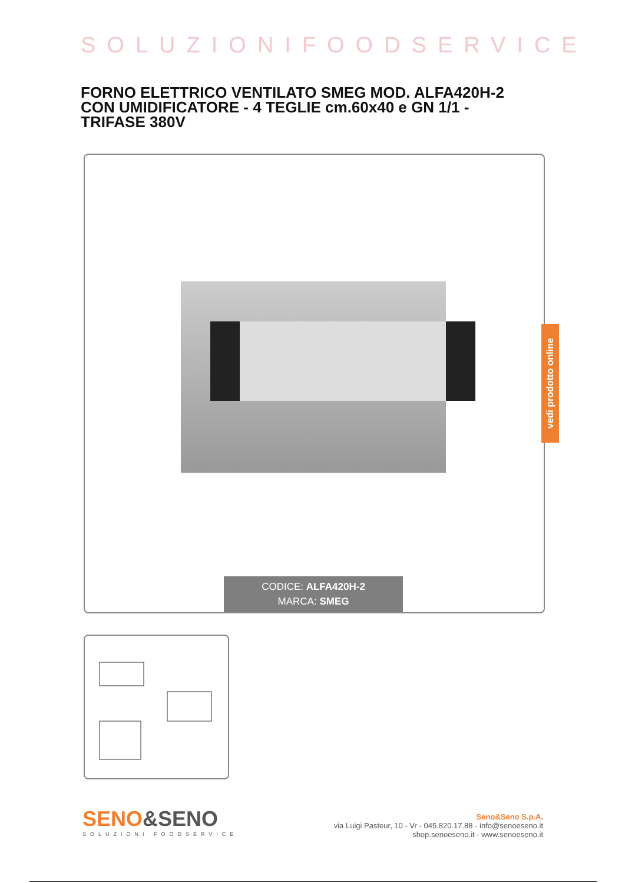SOLUZIONIFOODSERVICE
FORNO ELETTRICO VENTILATO SMEG MOD. ALFA420H-2 CON UMIDIFICATORE - 4 TEGLIE cm.60x40 e GN 1/1 - TRIFASE 380V
CODICE: ALFA420H-2
MARCA: SMEG
vedi prodotto online
SENO&SENO
SOLUZIONI FOODSERVICE
Seno&Seno S.p.A.
via Luigi Pasteur, 10 - Vr - 045.820.17.88 - info@senoeseno.it
shop.senoeseno.it - www.senoeseno.it